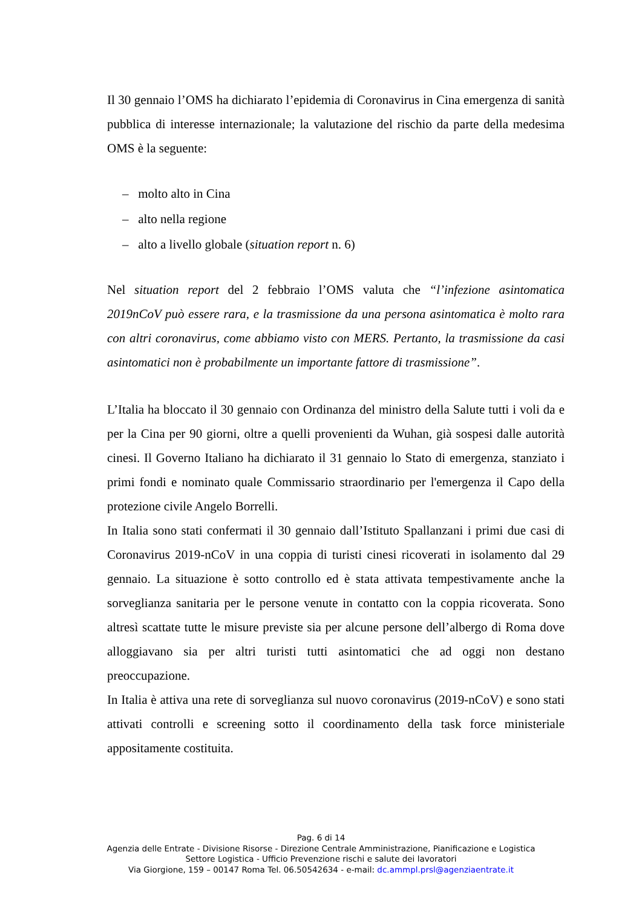Il 30 gennaio l’OMS ha dichiarato l’epidemia di Coronavirus in Cina emergenza di sanità pubblica di interesse internazionale; la valutazione del rischio da parte della medesima OMS è la seguente:
– molto alto in Cina
– alto nella regione
– alto a livello globale (situation report n. 6)
Nel situation report del 2 febbraio l’OMS valuta che “l’infezione asintomatica 2019nCoV può essere rara, e la trasmissione da una persona asintomatica è molto rara con altri coronavirus, come abbiamo visto con MERS. Pertanto, la trasmissione da casi asintomatici non è probabilmente un importante fattore di trasmissione”.
L’Italia ha bloccato il 30 gennaio con Ordinanza del ministro della Salute tutti i voli da e per la Cina per 90 giorni, oltre a quelli provenienti da Wuhan, già sospesi dalle autorità cinesi. Il Governo Italiano ha dichiarato il 31 gennaio lo Stato di emergenza, stanziato i primi fondi e nominato quale Commissario straordinario per l'emergenza il Capo della protezione civile Angelo Borrelli.
In Italia sono stati confermati il 30 gennaio dall’Istituto Spallanzani i primi due casi di Coronavirus 2019-nCoV in una coppia di turisti cinesi ricoverati in isolamento dal 29 gennaio. La situazione è sotto controllo ed è stata attivata tempestivamente anche la sorveglianza sanitaria per le persone venute in contatto con la coppia ricoverata. Sono altresì scattate tutte le misure previste sia per alcune persone dell’albergo di Roma dove alloggiavano sia per altri turisti tutti asintomatici che ad oggi non destano preoccupazione.
In Italia è attiva una rete di sorveglianza sul nuovo coronavirus (2019-nCoV) e sono stati attivati controlli e screening sotto il coordinamento della task force ministeriale appositamente costituita.
Pag. 6 di 14
Agenzia delle Entrate - Divisione Risorse - Direzione Centrale Amministrazione, Pianificazione e Logistica
Settore Logistica - Ufficio Prevenzione rischi e salute dei lavoratori
Via Giorgione, 159 – 00147 Roma Tel. 06.50542634 - e-mail: dc.ammpl.prsl@agenziaentrate.it